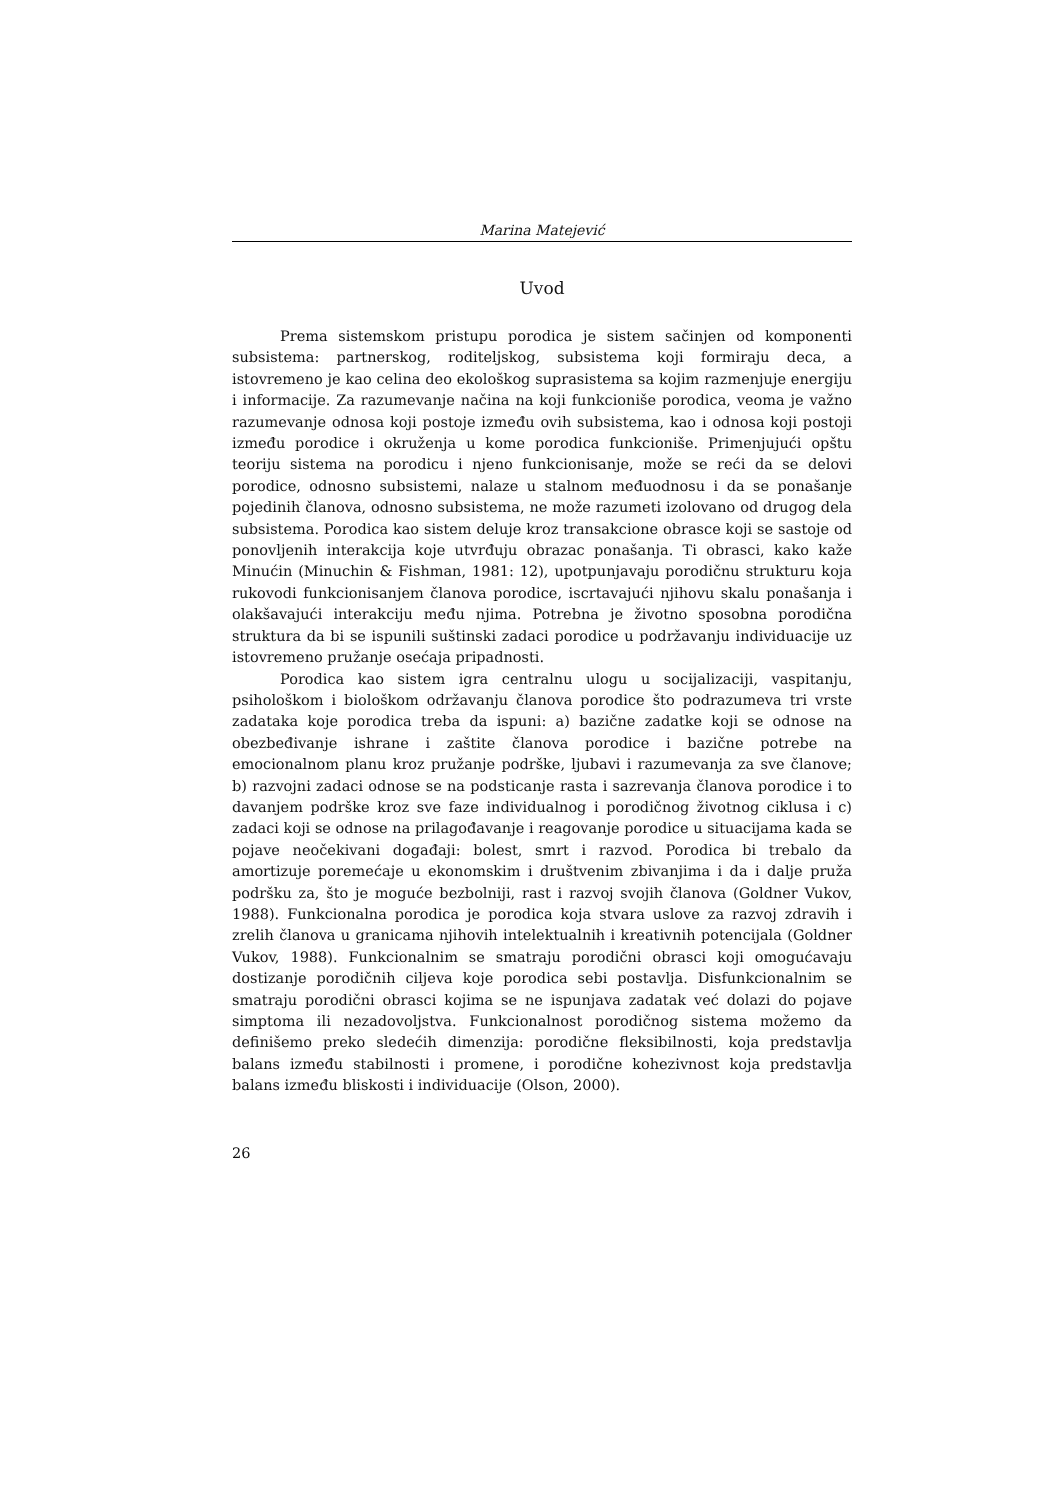Marina Matejević
Uvod
Prema sistemskom pristupu porodica je sistem sačinjen od komponenti subsistema: partnerskog, roditeljskog, subsistema koji formiraju deca, a istovremeno je kao celina deo ekološkog suprasistema sa kojim razmenjuje energiju i informacije. Za razumevanje načina na koji funkcioniše porodica, veoma je važno razumevanje odnosa koji postoje između ovih subsistema, kao i odnosa koji postoji između porodice i okruženja u kome porodica funkcioniše. Primenjujući opštu teoriju sistema na porodicu i njeno funkcionisanje, može se reći da se delovi porodice, odnosno subsistemi, nalaze u stalnom međuodnosu i da se ponašanje pojedinih članova, odnosno subsistema, ne može razumeti izolovano od drugog dela subsistema. Porodica kao sistem deluje kroz transakcione obrasce koji se sastoje od ponovljenih interakcija koje utvrđuju obrazac ponašanja. Ti obrasci, kako kaže Minućin (Minuchin & Fishman, 1981: 12), upotpunjavaju porodičnu strukturu koja rukovodi funkcionisanjem članova porodice, iscrtavajući njihovu skalu ponašanja i olakšavajući interakciju među njima. Potrebna je životno sposobna porodična struktura da bi se ispunili suštinski zadaci porodice u podržavanju individuacije uz istovremeno pružanje osećaja pripadnosti.
Porodica kao sistem igra centralnu ulogu u socijalizaciji, vaspitanju, psihološkom i biološkom održavanju članova porodice što podrazumeva tri vrste zadataka koje porodica treba da ispuni: a) bazične zadatke koji se odnose na obezbeđivanje ishrane i zaštite članova porodice i bazične potrebe na emocionalnom planu kroz pružanje podrške, ljubavi i razumevanja za sve članove; b) razvojni zadaci odnose se na podsticanje rasta i sazrevanja članova porodice i to davanjem podrške kroz sve faze individualnog i porodičnog životnog ciklusa i c) zadaci koji se odnose na prilagođavanje i reagovanje porodice u situacijama kada se pojave neočekivani događaji: bolest, smrt i razvod. Porodica bi trebalo da amortizuje poremećaje u ekonomskim i društvenim zbivanjima i da i dalje pruža podršku za, što je moguće bezbolniji, rast i razvoj svojih članova (Goldner Vukov, 1988). Funkcionalna porodica je porodica koja stvara uslove za razvoj zdravih i zrelih članova u granicama njihovih intelektualnih i kreativnih potencijala (Goldner Vukov, 1988). Funkcionalnim se smatraju porodični obrasci koji omogućavaju dostizanje porodičnih ciljeva koje porodica sebi postavlja. Disfunkcionalnim se smatraju porodični obrasci kojima se ne ispunjava zadatak već dolazi do pojave simptoma ili nezadovoljstva. Funkcionalnost porodičnog sistema možemo da definišemo preko sledećih dimenzija: porodične fleksibilnosti, koja predstavlja balans između stabilnosti i promene, i porodične kohezivnost koja predstavlja balans između bliskosti i individuacije (Olson, 2000).
26